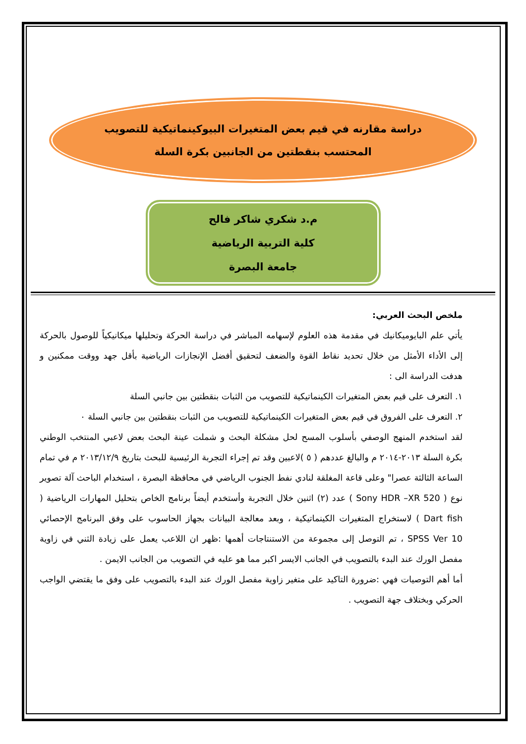دراسة مقارنه في قيم بعض المتغيرات البيوكينماتيكية للتصويب
المحتسب بنقطتين من الجانبين بكرة السلة
م.د شكري شاكر فالح
كلية التربية الرياضية
جامعة البصرة
ملخص البحث العربي:
يأتي علم البايوميكانيك في مقدمة هذه العلوم لإسهامه المباشر في دراسة الحركة وتحليلها ميكانيكياً للوصول بالحركة إلى الأداء الأمثل من خلال تحديد نقاط القوة والضعف لتحقيق أفضل الإنجازات الرياضية بأقل جهد ووقت ممكنين و هدفت الدراسة الى :
١. التعرف على قيم بعض المتغيرات الكينماتيكية للتصويب من الثبات بنقطتين بين جانبي السلة
٢. التعرف على الفروق في قيم بعض المتغيرات الكينماتيكية للتصويب من الثبات بنقطتين بين جانبي السلة ٠
لقد استخدم المنهج الوصفي بأسلوب المسح لحل مشكلة البحث و شملت عينة البحث بعض لاعبي المنتخب الوطني بكرة السلة ٢٠١٣-٢٠١٤ م والبالغ عددهم ( ٥ )لاعبين وقد تم إجراء التجربة الرئيسية للبحث بتاريخ ٢٠١٣/١٢/٩ م في تمام الساعة الثالثة عصرا" وعلى قاعة المغلقة لنادي نفط الجنوب الرياضي في محافظة البصرة ، استخدام الباحث آلة تصوير نوع ( Sony HDR –XR 520 ) عدد (٢) اثنين خلال التجربة وأستخدم أيضاً برنامج الخاص بتحليل المهارات الرياضية ( Dart fish ) لاستخراج المتغيرات الكينماتيكية ، وبعد معالجة البيانات بجهاز الحاسوب على وفق البرنامج الإحصائي SPSS Ver 10 ، تم التوصل إلى مجموعة من الاستنتاجات أهمها :ظهر ان اللاعب يعمل على زيادة الثني في زاوية مفصل الورك عند البدء بالتصويب في الجانب الايسر اكبر مما هو عليه في التصويب من الجانب الايمن .
أما أهم التوصيات فهي :ضرورة التاكيد على متغير زاوية مفصل الورك عند البدء بالتصويب على وفق ما يقتضي الواجب الحركي وبختلاف جهة التصويب .